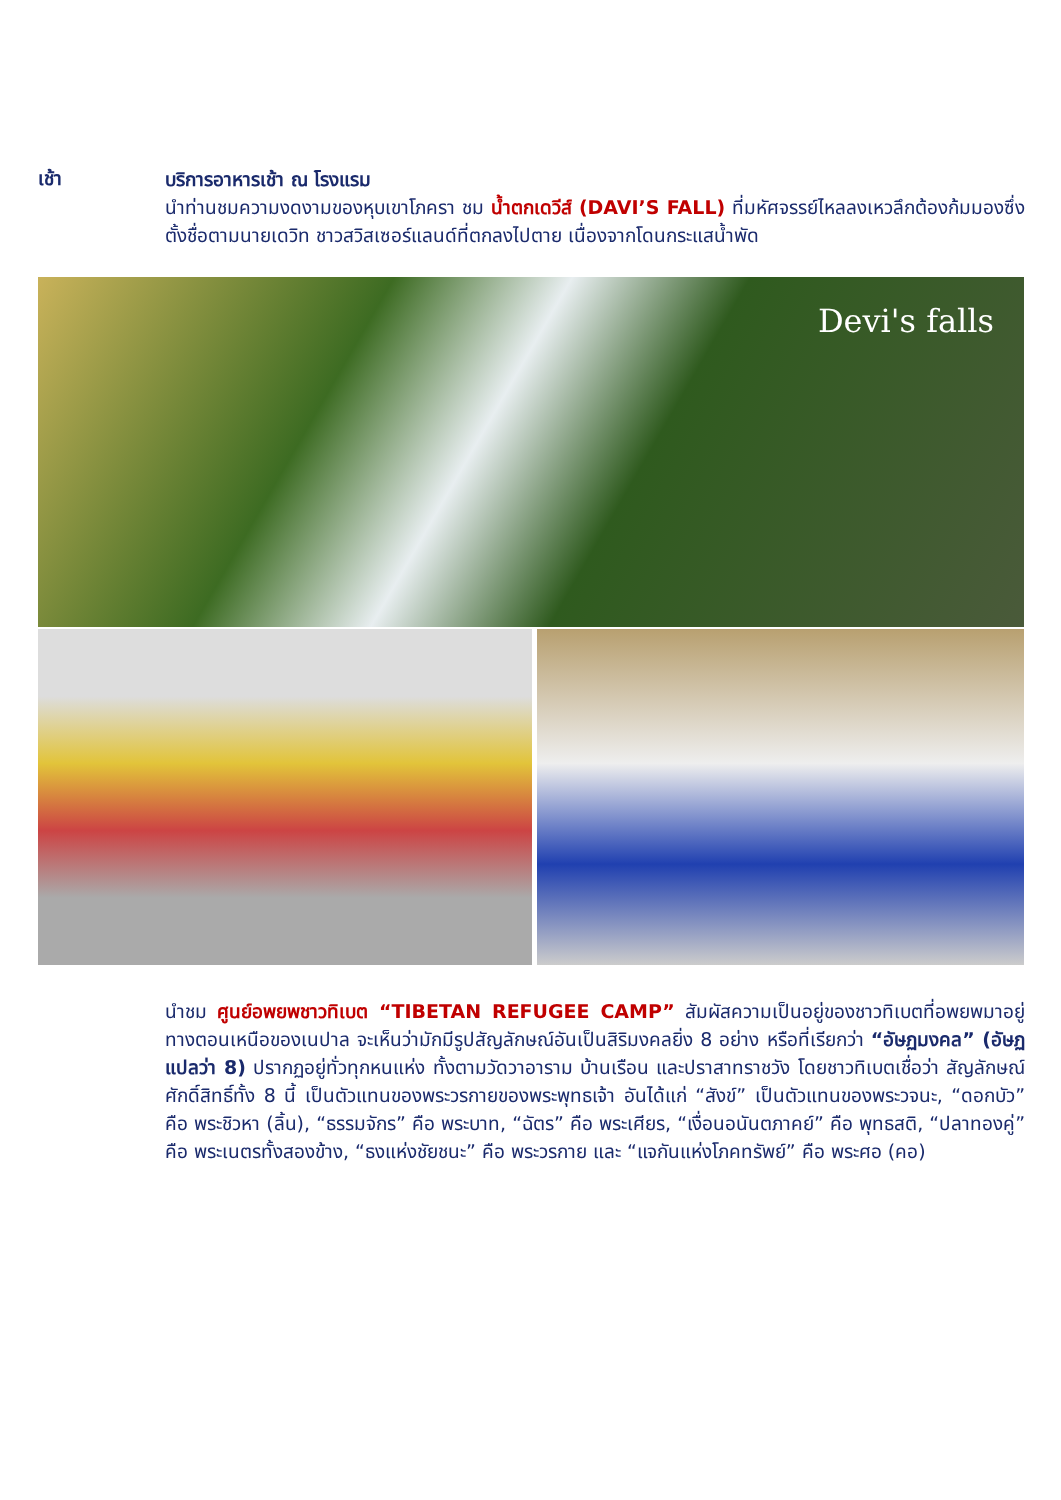เช้า
บริการอาหารเช้า ณ โรงแรม
นำท่านชมความงดงามของหุบเขาโภครา ชม น้ำตกเดวีส์ (DAVI’S FALL) ที่มหัศจรรย์ไหลลงเหวลึกต้องก้มมองซึ่งตั้งชื่อตามนายเดวิท ชาวสวิสเซอร์แลนด์ที่ตกลงไปตาย เนื่องจากโดนกระแสน้ำพัด
Devi's falls
นำชม ศูนย์อพยพชาวทิเบต “TIBETAN REFUGEE CAMP” สัมผัสความเป็นอยู่ของชาวทิเบตที่อพยพมาอยู่ทางตอนเหนือของเนปาล จะเห็นว่ามักมีรูปสัญลักษณ์อันเป็นสิริมงคลยิ่ง 8 อย่าง หรือที่เรียกว่า “อัษฏมงคล” (อัษฏ แปลว่า 8) ปรากฏอยู่ทั่วทุกหนแห่ง ทั้งตามวัดวาอาราม บ้านเรือน และปราสาทราชวัง โดยชาวทิเบตเชื่อว่า สัญลักษณ์ศักดิ์สิทธิ์ทั้ง 8 นี้ เป็นตัวแทนของพระวรกายของพระพุทธเจ้า อันได้แก่ “สังข์” เป็นตัวแทนของพระวจนะ, “ดอกบัว” คือ พระชิวหา (ลิ้น), “ธรรมจักร” คือ พระบาท, “ฉัตร” คือ พระเศียร, “เงื่อนอนันตภาคย์” คือ พุทธสติ, “ปลาทองคู่” คือ พระเนตรทั้งสองข้าง, “ธงแห่งชัยชนะ” คือ พระวรกาย และ “แจกันแห่งโภคทรัพย์” คือ พระศอ (คอ)